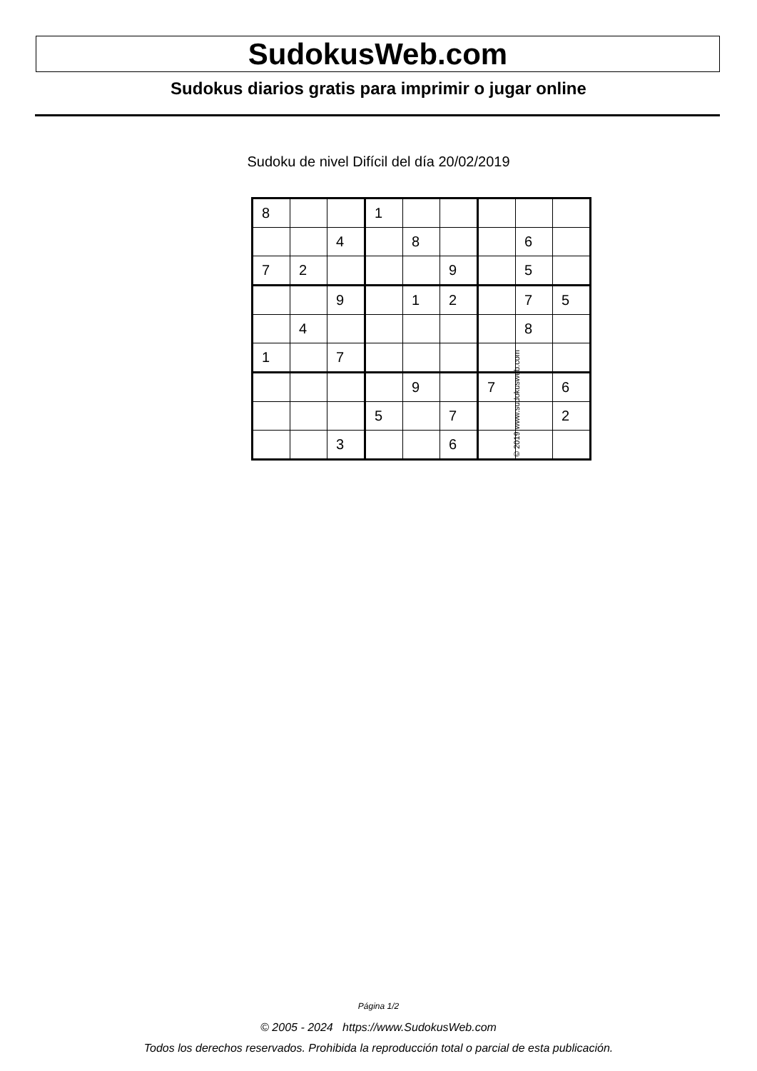SudokusWeb.com
Sudokus diarios gratis para imprimir o jugar online
Sudoku de nivel Difícil del día 20/02/2019
| 8 | | | 1 | | | | | |
| | | 4 | | 8 | | | 6 | |
| 7 | 2 | | | | 9 | | 5 | |
| | | 9 | | 1 | 2 | | 7 | 5 |
| | 4 | | | | | | 8 | |
| 1 | | 7 | | | | | | |
| | | | | 9 | | 7 | | 6 |
| | | | 5 | | 7 | | | 2 |
| | | 3 | | | 6 | | | |
© 2019 www.sudokusweb.com
Página 1/2
© 2005 - 2024 https://www.SudokusWeb.com
Todos los derechos reservados. Prohibida la reproducción total o parcial de esta publicación.